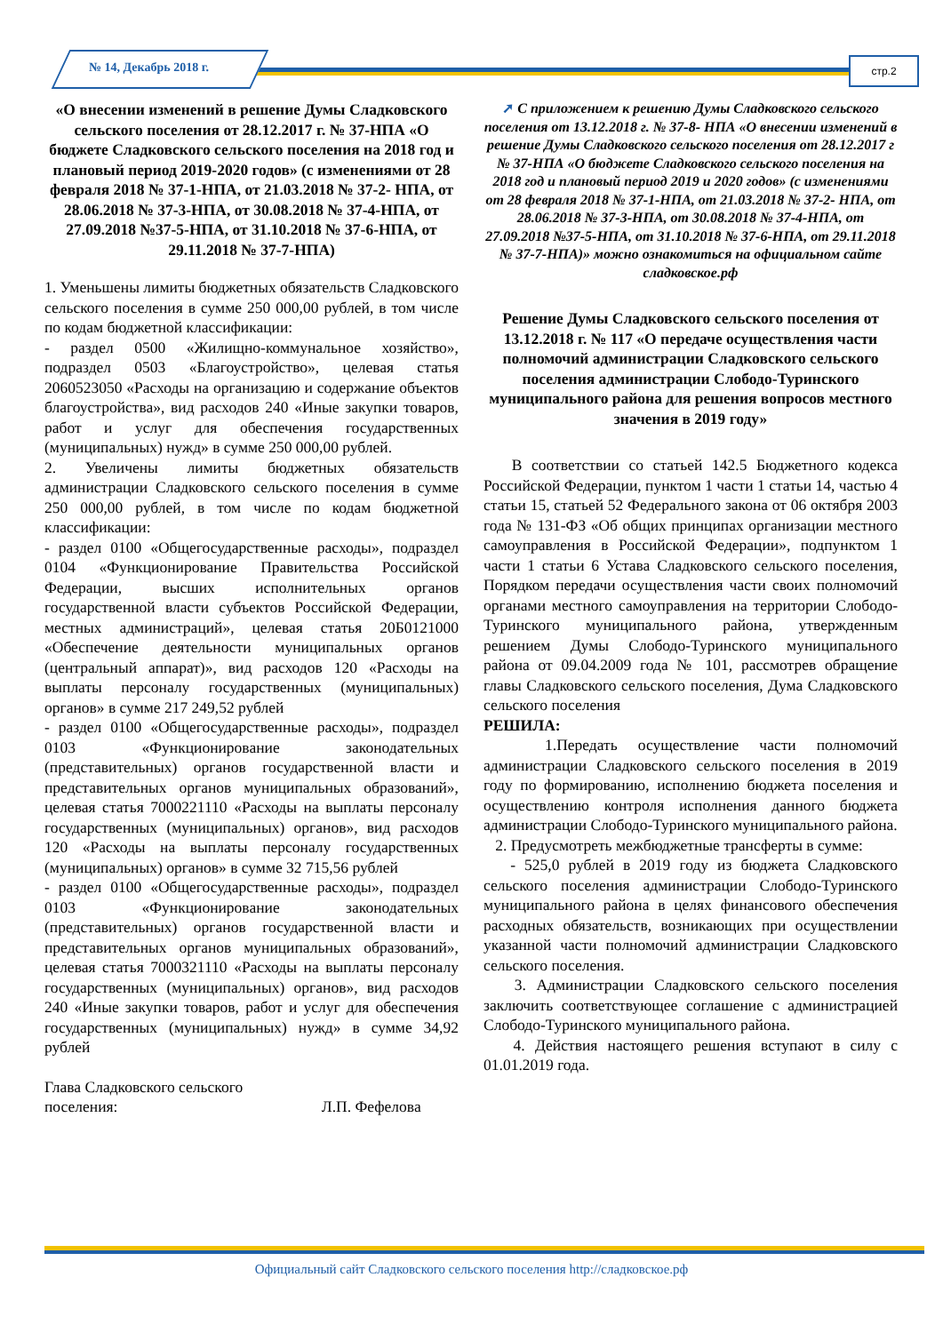№ 14, Декабрь 2018 г. стр.2
«О внесении изменений в решение Думы Сладковского сельского поселения от 28.12.2017 г. № 37-НПА «О бюджете Сладковского сельского поселения на 2018 год и плановый период 2019-2020 годов» (с изменениями от 28 февраля 2018 № 37-1-НПА, от 21.03.2018 № 37-2- НПА, от 28.06.2018 № 37-3-НПА, от 30.08.2018 № 37-4-НПА, от 27.09.2018 №37-5-НПА, от 31.10.2018 № 37-6-НПА, от 29.11.2018 № 37-7-НПА)
1. Уменьшены лимиты бюджетных обязательств Сладковского сельского поселения в сумме 250 000,00 рублей, в том числе по кодам бюджетной классификации:
- раздел 0500 «Жилищно-коммунальное хозяйство», подраздел 0503 «Благоустройство», целевая статья 2060523050 «Расходы на организацию и содержание объектов благоустройства», вид расходов 240 «Иные закупки товаров, работ и услуг для обеспечения государственных (муниципальных) нужд» в сумме 250 000,00 рублей.
2. Увеличены лимиты бюджетных обязательств администрации Сладковского сельского поселения в сумме 250 000,00 рублей, в том числе по кодам бюджетной классификации:
- раздел 0100 «Общегосударственные расходы», подраздел 0104 «Функционирование Правительства Российской Федерации, высших исполнительных органов государственной власти субъектов Российской Федерации, местных администраций», целевая статья 20Б0121000 «Обеспечение деятельности муниципальных органов (центральный аппарат)», вид расходов 120 «Расходы на выплаты персоналу государственных (муниципальных) органов» в сумме 217 249,52 рублей
- раздел 0100 «Общегосударственные расходы», подраздел 0103 «Функционирование законодательных (представительных) органов государственной власти и представительных органов муниципальных образований», целевая статья 7000221110 «Расходы на выплаты персоналу государственных (муниципальных) органов», вид расходов 120 «Расходы на выплаты персоналу государственных (муниципальных) органов» в сумме 32 715,56 рублей
- раздел 0100 «Общегосударственные расходы», подраздел 0103 «Функционирование законодательных (представительных) органов государственной власти и представительных органов муниципальных образований», целевая статья 7000321110 «Расходы на выплаты персоналу государственных (муниципальных) органов», вид расходов 240 «Иные закупки товаров, работ и услуг для обеспечения государственных (муниципальных) нужд» в сумме 34,92 рублей
Глава Сладковского сельского
поселения: Л.П. Фефелова
➚ С приложением к решению Думы Сладковского сельского поселения от 13.12.2018 г. № 37-8- НПА «О внесении изменений в решение Думы Сладковского сельского поселения от 28.12.2017 г № 37-НПА «О бюджете Сладковского сельского поселения на 2018 год и плановый период 2019 и 2020 годов» (с изменениями от 28 февраля 2018 № 37-1-НПА, от 21.03.2018 № 37-2- НПА, от 28.06.2018 № 37-3-НПА, от 30.08.2018 № 37-4-НПА, от 27.09.2018 №37-5-НПА, от 31.10.2018 № 37-6-НПА, от 29.11.2018 № 37-7-НПА)» можно ознакомиться на официальном сайте сладковское.рф
Решение Думы Сладковского сельского поселения от 13.12.2018 г. № 117 «О передаче осуществления части полномочий администрации Сладковского сельского поселения администрации Слободо-Туринского муниципального района для решения вопросов местного значения в 2019 году»
В соответствии со статьей 142.5 Бюджетного кодекса Российской Федерации, пунктом 1 части 1 статьи 14, частью 4 статьи 15, статьей 52 Федерального закона от 06 октября 2003 года № 131-ФЗ «Об общих принципах организации местного самоуправления в Российской Федерации», подпунктом 1 части 1 статьи 6 Устава Сладковского сельского поселения, Порядком передачи осуществления части своих полномочий органами местного самоуправления на территории Слободо-Туринского муниципального района, утвержденным решением Думы Слободо-Туринского муниципального района от 09.04.2009 года № 101, рассмотрев обращение главы Сладковского сельского поселения, Дума Сладковского сельского поселения
РЕШИЛА:
1.Передать осуществление части полномочий администрации Сладковского сельского поселения в 2019 году по формированию, исполнению бюджета поселения и осуществлению контроля исполнения данного бюджета администрации Слободо-Туринского муниципального района.
2. Предусмотреть межбюджетные трансферты в сумме:
- 525,0 рублей в 2019 году из бюджета Сладковского сельского поселения администрации Слободо-Туринского муниципального района в целях финансового обеспечения расходных обязательств, возникающих при осуществлении указанной части полномочий администрации Сладковского сельского поселения.
3. Администрации Сладковского сельского поселения заключить соответствующее соглашение с администрацией Слободо-Туринского муниципального района.
4. Действия настоящего решения вступают в силу с 01.01.2019 года.
Официальный сайт Сладковского сельского поселения http://сладковское.рф